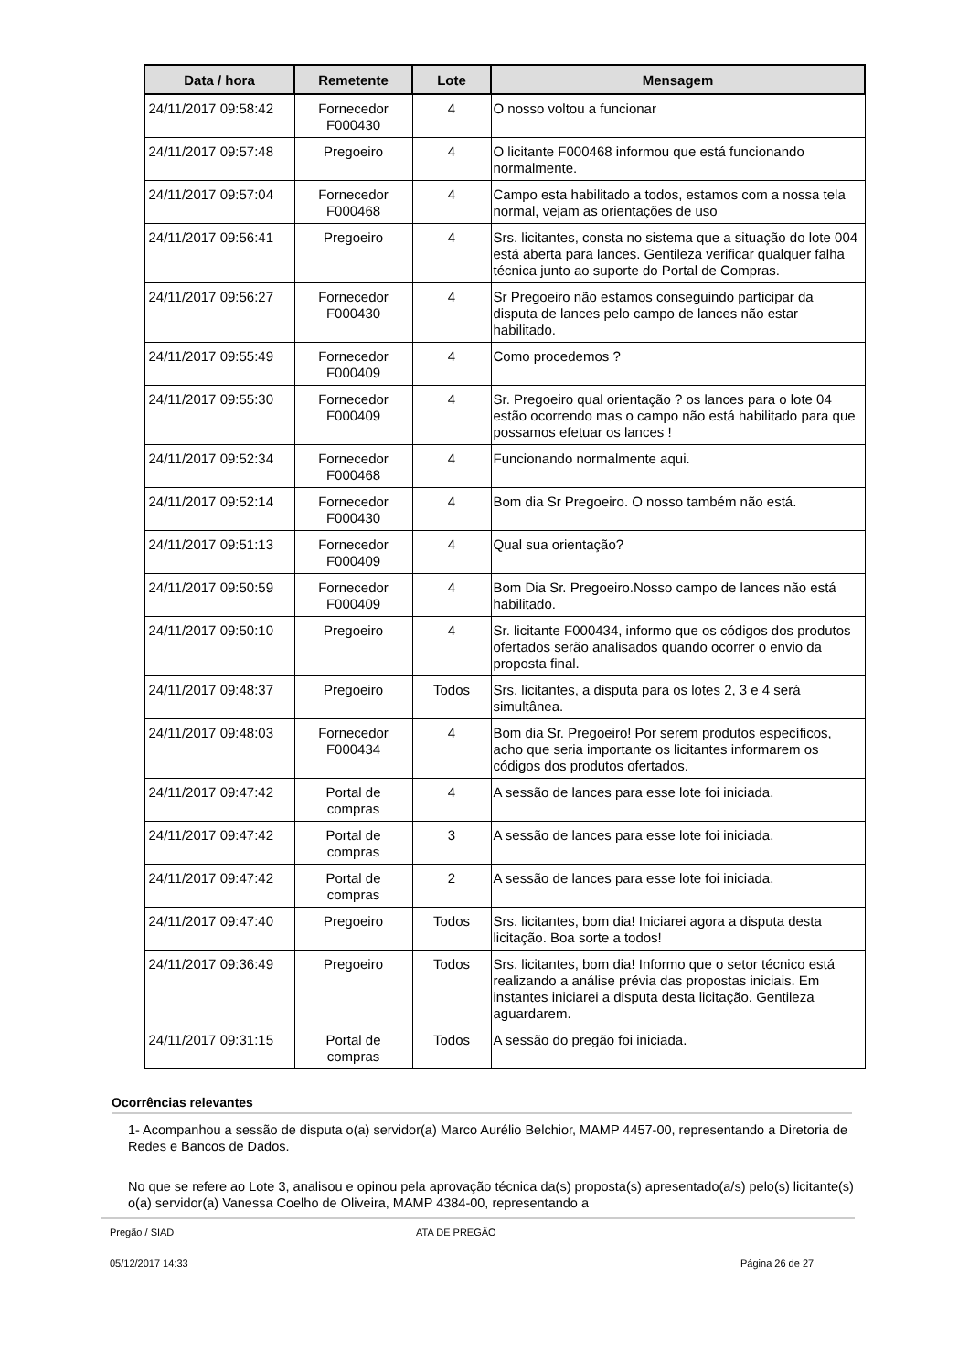| Data / hora | Remetente | Lote | Mensagem |
| --- | --- | --- | --- |
| 24/11/2017 09:58:42 | Fornecedor F000430 | 4 | O nosso voltou a funcionar |
| 24/11/2017 09:57:48 | Pregoeiro | 4 | O licitante F000468 informou que está funcionando normalmente. |
| 24/11/2017 09:57:04 | Fornecedor F000468 | 4 | Campo esta habilitado a todos, estamos com a nossa tela normal, vejam as orientações de uso |
| 24/11/2017 09:56:41 | Pregoeiro | 4 | Srs. licitantes, consta no sistema que a situação do lote 004 está aberta para lances. Gentileza verificar qualquer falha técnica junto ao suporte do Portal de Compras. |
| 24/11/2017 09:56:27 | Fornecedor F000430 | 4 | Sr Pregoeiro não estamos conseguindo participar da disputa de lances pelo campo de lances não estar habilitado. |
| 24/11/2017 09:55:49 | Fornecedor F000409 | 4 | Como procedemos ? |
| 24/11/2017 09:55:30 | Fornecedor F000409 | 4 | Sr. Pregoeiro qual orientação ? os lances para o lote 04 estão ocorrendo mas o campo não está habilitado para que possamos efetuar os lances ! |
| 24/11/2017 09:52:34 | Fornecedor F000468 | 4 | Funcionando normalmente aqui. |
| 24/11/2017 09:52:14 | Fornecedor F000430 | 4 | Bom dia Sr Pregoeiro. O nosso também não está. |
| 24/11/2017 09:51:13 | Fornecedor F000409 | 4 | Qual sua orientação? |
| 24/11/2017 09:50:59 | Fornecedor F000409 | 4 | Bom Dia Sr. Pregoeiro.Nosso campo de lances não está habilitado. |
| 24/11/2017 09:50:10 | Pregoeiro | 4 | Sr. licitante F000434, informo que os códigos dos produtos ofertados serão analisados quando ocorrer o envio da proposta final. |
| 24/11/2017 09:48:37 | Pregoeiro | Todos | Srs. licitantes, a disputa para os lotes 2, 3 e 4 será simultânea. |
| 24/11/2017 09:48:03 | Fornecedor F000434 | 4 | Bom dia Sr. Pregoeiro! Por serem produtos específicos, acho que seria importante os licitantes informarem os códigos dos produtos ofertados. |
| 24/11/2017 09:47:42 | Portal de compras | 4 | A sessão de lances para esse lote foi iniciada. |
| 24/11/2017 09:47:42 | Portal de compras | 3 | A sessão de lances para esse lote foi iniciada. |
| 24/11/2017 09:47:42 | Portal de compras | 2 | A sessão de lances para esse lote foi iniciada. |
| 24/11/2017 09:47:40 | Pregoeiro | Todos | Srs. licitantes, bom dia! Iniciarei agora a disputa desta licitação. Boa sorte a todos! |
| 24/11/2017 09:36:49 | Pregoeiro | Todos | Srs. licitantes, bom dia! Informo que o setor técnico está realizando a análise prévia das propostas iniciais. Em instantes iniciarei a disputa desta licitação. Gentileza aguardarem. |
| 24/11/2017 09:31:15 | Portal de compras | Todos | A sessão do pregão foi iniciada. |
Ocorrências relevantes
1- Acompanhou a sessão de disputa o(a) servidor(a) Marco Aurélio Belchior, MAMP 4457-00, representando a Diretoria de Redes e Bancos de Dados.
No que se refere ao Lote 3, analisou e opinou pela aprovação técnica da(s) proposta(s) apresentado(a/s) pelo(s) licitante(s) o(a) servidor(a) Vanessa Coelho de Oliveira, MAMP 4384-00, representando a
Pregão / SIAD ATA DE PREGÃO
05/12/2017 14:33 Página 26 de 27